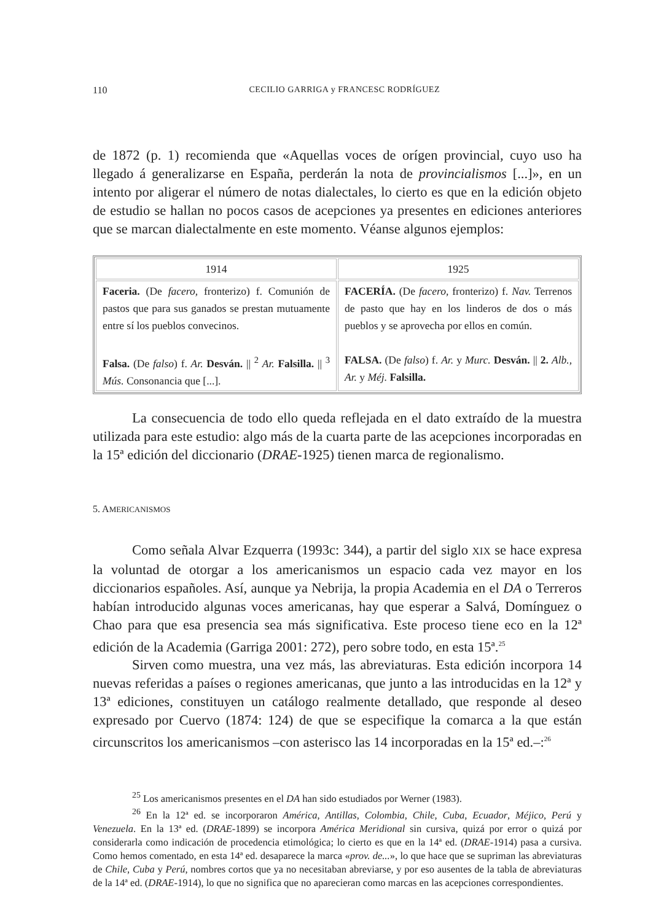110
CECILIO GARRIGA y FRANCESC RODRÍGUEZ
de 1872 (p. 1) recomienda que «Aquellas voces de orígen provincial, cuyo uso ha llegado á generalizarse en España, perderán la nota de provincialismos [...]», en un intento por aligerar el número de notas dialectales, lo cierto es que en la edición objeto de estudio se hallan no pocos casos de acepciones ya presentes en ediciones anteriores que se marcan dialectalmente en este momento. Véanse algunos ejemplos:
| 1914 | 1925 |
| --- | --- |
| Faceria. (De facero , fronterizo) f. Comunión de pastos que para sus ganados se prestan mutuamente entre sí los pueblos convecinos. Falsa. (De falso ) f. Ar. Desván. // <sup>2</sup> Ar. Falsilla. // <sup>3</sup> Mús. Consonancia que [...]. | FACERÍA. (De facero , fronterizo) f. Nav. Terrenos de pasto que hay en los linderos de dos o más pueblos y se aprovecha por ellos en común. FALSA. (De falso ) f. Ar. y Murc. Desván. // 2. Alb. , Ar. y Méj. Falsilla. |
La consecuencia de todo ello queda reflejada en el dato extraído de la muestra utilizada para este estudio: algo más de la cuarta parte de las acepciones incorporadas en la 15ª edición del diccionario (DRAE-1925) tienen marca de regionalismo.
5. AMERICANISMOS
Como señala Alvar Ezquerra (1993c: 344), a partir del siglo XIX se hace expresa la voluntad de otorgar a los americanismos un espacio cada vez mayor en los diccionarios españoles. Así, aunque ya Nebrija, la propia Academia en el DA o Terreros habían introducido algunas voces americanas, hay que esperar a Salvá, Domínguez o Chao para que esa presencia sea más significativa. Este proceso tiene eco en la 12ª edición de la Academia (Garriga 2001: 272), pero sobre todo, en esta 15ª.<sup>25</sup>
Sirven como muestra, una vez más, las abreviaturas. Esta edición incorpora 14 nuevas referidas a países o regiones americanas, que junto a las introducidas en la 12ª y 13ª ediciones, constituyen un catálogo realmente detallado, que responde al deseo expresado por Cuervo (1874: 124) de que se especifique la comarca a la que están circunscritos los americanismos –con asterisco las 14 incorporadas en la 15ª ed.–:<sup>26</sup>
<sup>25</sup> Los americanismos presentes en el DA han sido estudiados por Werner (1983).
<sup>26</sup> En la 12ª ed. se incorporaron América, Antillas, Colombia, Chile, Cuba, Ecuador, Méjico, Perú y Venezuela. En la 13ª ed. (DRAE-1899) se incorpora América Meridional sin cursiva, quizá por error o quizá por considerarla como indicación de procedencia etimológica; lo cierto es que en la 14ª ed. (DRAE-1914) pasa a cursiva. Como hemos comentado, en esta 14ª ed. desaparece la marca «prov. de...», lo que hace que se supriman las abreviaturas de Chile, Cuba y Perú, nombres cortos que ya no necesitaban abreviarse, y por eso ausentes de la tabla de abreviaturas de la 14ª ed. (DRAE-1914), lo que no significa que no aparecieran como marcas en las acepciones correspondientes.